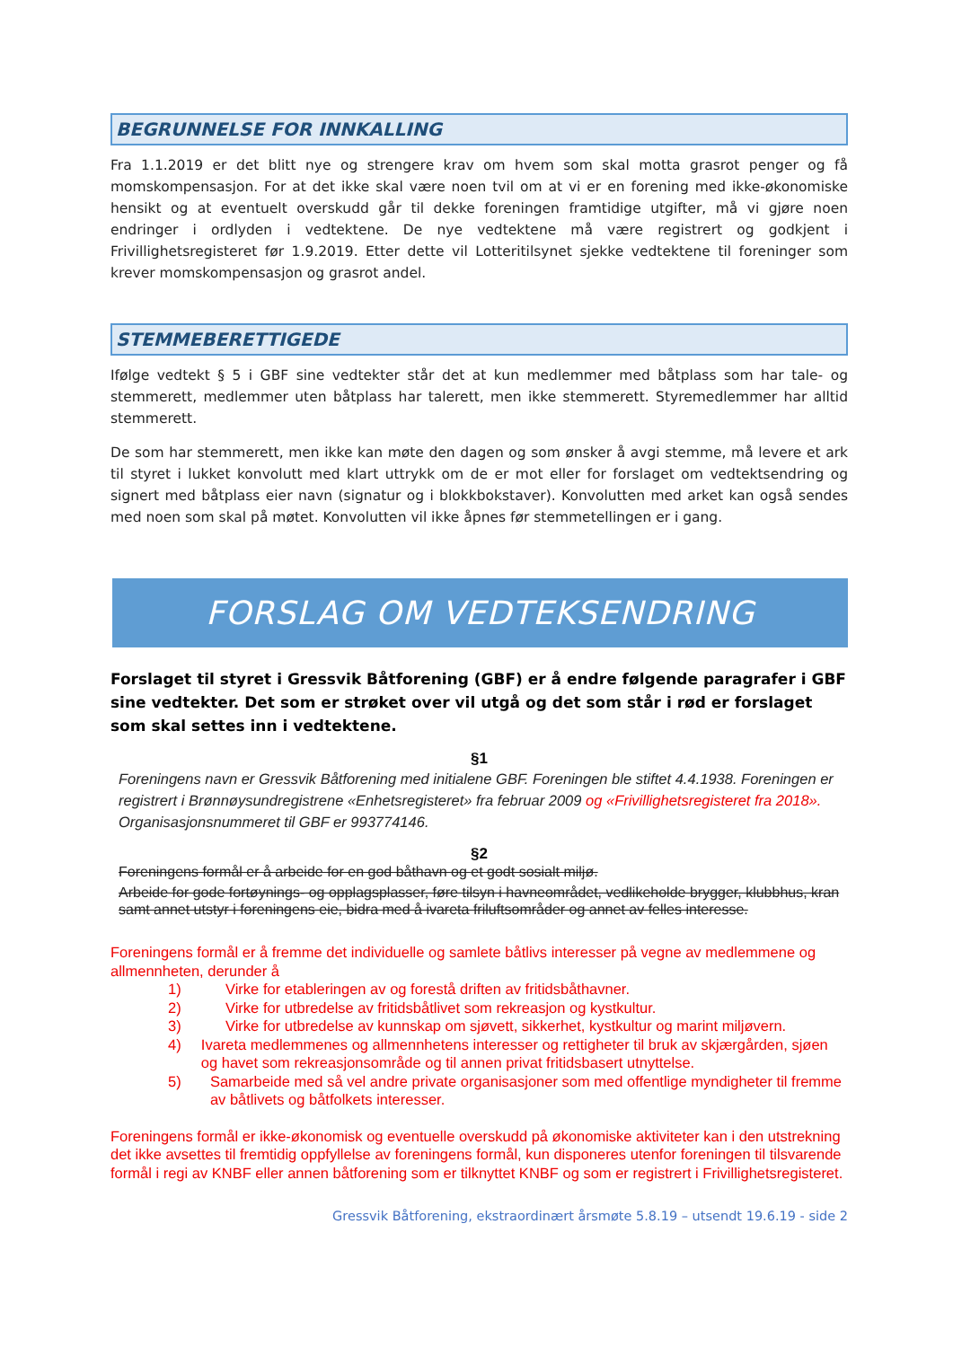BEGRUNNELSE FOR INNKALLING
Fra 1.1.2019 er det blitt nye og strengere krav om hvem som skal motta grasrot penger og få momskompensasjon. For at det ikke skal være noen tvil om at vi er en forening med ikke-økonomiske hensikt og at eventuelt overskudd går til dekke foreningen framtidige utgifter, må vi gjøre noen endringer i ordlyden i vedtektene. De nye vedtektene må være registrert og godkjent i Frivillighetsregisteret før 1.9.2019. Etter dette vil Lotteritilsynet sjekke vedtektene til foreninger som krever momskompensasjon og grasrot andel.
STEMMEBERETTIGEDE
Ifølge vedtekt § 5 i GBF sine vedtekter står det at kun medlemmer med båtplass som har tale- og stemmerett, medlemmer uten båtplass har talerett, men ikke stemmerett. Styremedlemmer har alltid stemmerett.
De som har stemmerett, men ikke kan møte den dagen og som ønsker å avgi stemme, må levere et ark til styret i lukket konvolutt med klart uttrykk om de er mot eller for forslaget om vedtektsendring og signert med båtplass eier navn (signatur og i blokkbokstaver). Konvolutten med arket kan også sendes med noen som skal på møtet. Konvolutten vil ikke åpnes før stemmetellingen er i gang.
FORSLAG OM VEDTEKSENDRING
Forslaget til styret i Gressvik Båtforening (GBF) er å endre følgende paragrafer i GBF sine vedtekter. Det som er strøket over vil utgå og det som står i rød er forslaget som skal settes inn i vedtektene.
§1
Foreningens navn er Gressvik Båtforening med initialene GBF. Foreningen ble stiftet 4.4.1938. Foreningen er registrert i Brønnøysundregistrene «Enhetsregisteret» fra februar 2009 og «Frivillighetsregisteret fra 2018». Organisasjonsnummeret til GBF er 993774146.
§2
Foreningens formål er å arbeide for en god båthavn og et godt sosialt miljø.
Arbeide for gode fortøynings- og opplagsplasser, føre tilsyn i havneområdet, vedlikeholde brygger, klubbhus, kran samt annet utstyr i foreningens eie, bidra med å ivareta friluftsområder og annet av felles interesse.
Foreningens formål er å fremme det individuelle og samlete båtlivs interesser på vegne av medlemmene og allmennheten, derunder å
1) Virke for etableringen av og forestå driften av fritidsbåthavner.
2) Virke for utbredelse av fritidsbåtlivet som rekreasjon og kystkultur.
3) Virke for utbredelse av kunnskap om sjøvett, sikkerhet, kystkultur og marint miljøvern.
4) Ivareta medlemmenes og allmennhetens interesser og rettigheter til bruk av skjærgården, sjøen og havet som rekreasjonsområde og til annen privat fritidsbasert utnyttelse.
5) Samarbeide med så vel andre private organisasjoner som med offentlige myndigheter til fremme av båtlivets og båtfolkets interesser.
Foreningens formål er ikke-økonomisk og eventuelle overskudd på økonomiske aktiviteter kan i den utstrekning det ikke avsettes til fremtidig oppfyllelse av foreningens formål, kun disponeres utenfor foreningen til tilsvarende formål i regi av KNBF eller annen båtforening som er tilknyttet KNBF og som er registrert i Frivillighetsregisteret.
Gressvik Båtforening, ekstraordinært årsmøte 5.8.19 – utsendt 19.6.19 - side 2